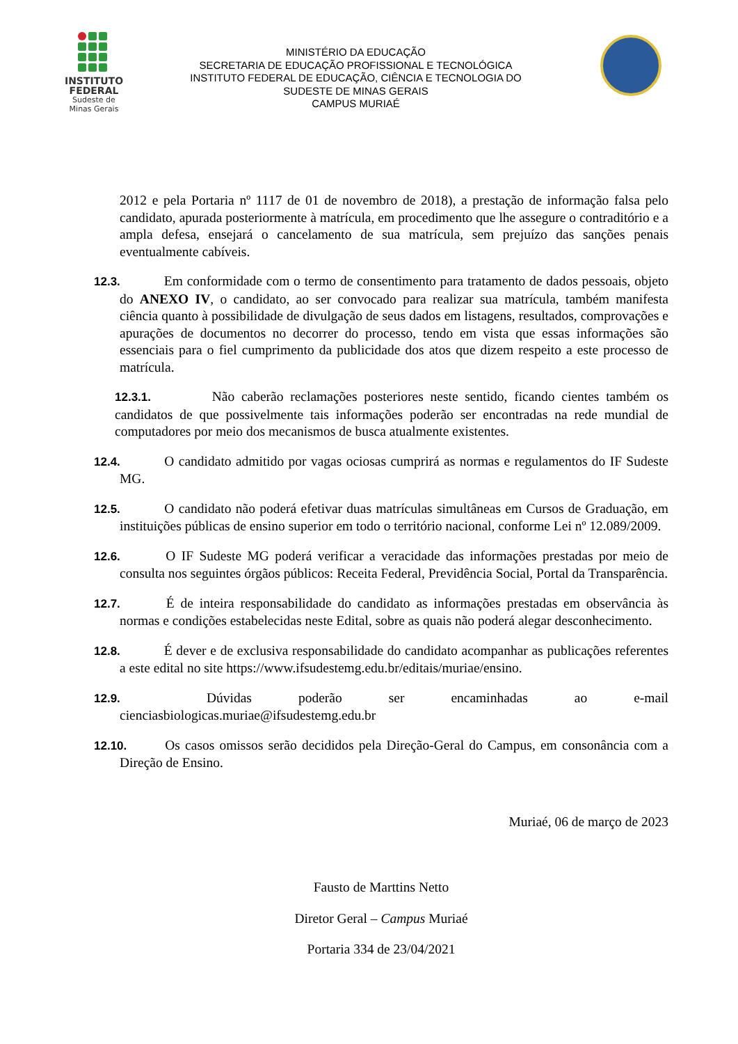INSTITUTO
FEDERAL
Sudeste de
Minas Gerais
MINISTÉRIO DA EDUCAÇÃO
SECRETARIA DE EDUCAÇÃO PROFISSIONAL E TECNOLÓGICA
INSTITUTO FEDERAL DE EDUCAÇÃO, CIÊNCIA E TECNOLOGIA DO
SUDESTE DE MINAS GERAIS
CAMPUS MURIAÉ
2012 e pela Portaria nº 1117 de 01 de novembro de 2018), a prestação de informação falsa pelo candidato, apurada posteriormente à matrícula, em procedimento que lhe assegure o contraditório e a ampla defesa, ensejará o cancelamento de sua matrícula, sem prejuízo das sanções penais eventualmente cabíveis.
12.3. Em conformidade com o termo de consentimento para tratamento de dados pessoais, objeto do ANEXO IV, o candidato, ao ser convocado para realizar sua matrícula, também manifesta ciência quanto à possibilidade de divulgação de seus dados em listagens, resultados, comprovações e apurações de documentos no decorrer do processo, tendo em vista que essas informações são essenciais para o fiel cumprimento da publicidade dos atos que dizem respeito a este processo de matrícula.
12.3.1. Não caberão reclamações posteriores neste sentido, ficando cientes também os candidatos de que possivelmente tais informações poderão ser encontradas na rede mundial de computadores por meio dos mecanismos de busca atualmente existentes.
12.4. O candidato admitido por vagas ociosas cumprirá as normas e regulamentos do IF Sudeste MG.
12.5. O candidato não poderá efetivar duas matrículas simultâneas em Cursos de Graduação, em instituições públicas de ensino superior em todo o território nacional, conforme Lei nº 12.089/2009.
12.6. O IF Sudeste MG poderá verificar a veracidade das informações prestadas por meio de consulta nos seguintes órgãos públicos: Receita Federal, Previdência Social, Portal da Transparência.
12.7. É de inteira responsabilidade do candidato as informações prestadas em observância às normas e condições estabelecidas neste Edital, sobre as quais não poderá alegar desconhecimento.
12.8. É dever e de exclusiva responsabilidade do candidato acompanhar as publicações referentes a este edital no site https://www.ifsudestemg.edu.br/editais/muriae/ensino.
12.9. Dúvidas poderão ser encaminhadas ao e-mail cienciasbiologicas.muriae@ifsudestemg.edu.br
12.10. Os casos omissos serão decididos pela Direção-Geral do Campus, em consonância com a Direção de Ensino.
Muriaé, 06 de março de 2023
Fausto de Marttins Netto
Diretor Geral – Campus Muriaé
Portaria 334 de 23/04/2021